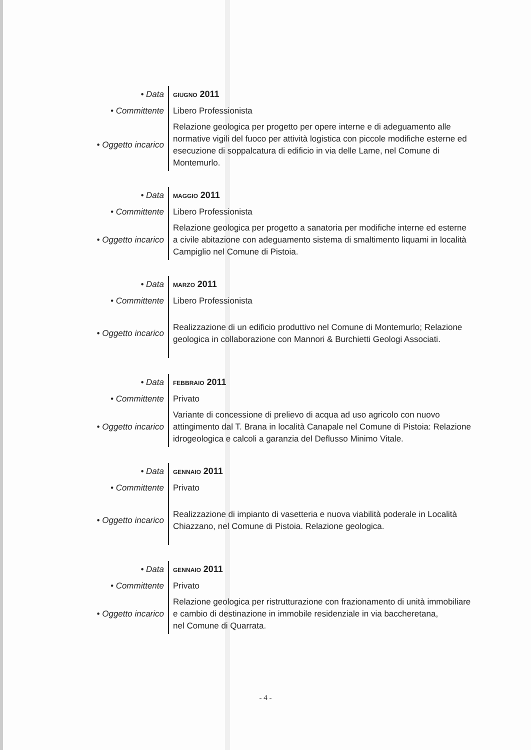| • Data | GIUGNO 2011 |
| • Committente | Libero Professionista |
| • Oggetto incarico | Relazione geologica per progetto per opere interne e di adeguamento alle normative vigili del fuoco per attività logistica con piccole modifiche esterne ed esecuzione di soppalcatura di edificio in via delle Lame, nel Comune di Montemurlo. |
| • Data | MAGGIO 2011 |
| • Committente | Libero Professionista |
| • Oggetto incarico | Relazione geologica per progetto a sanatoria per modifiche interne ed esterne a civile abitazione con adeguamento sistema di smaltimento liquami in località Campiglio nel Comune di Pistoia. |
| • Data | MARZO 2011 |
| • Committente | Libero Professionista |
| • Oggetto incarico | Realizzazione di un edificio produttivo nel Comune di Montemurlo; Relazione geologica in collaborazione con Mannori & Burchietti Geologi Associati. |
| • Data | FEBBRAIO 2011 |
| • Committente | Privato |
| • Oggetto incarico | Variante di concessione di prelievo di acqua ad uso agricolo con nuovo attingimento dal T. Brana in località Canapale nel Comune di Pistoia: Relazione idrogeologica e calcoli a garanzia del Deflusso Minimo Vitale. |
| • Data | GENNAIO 2011 |
| • Committente | Privato |
| • Oggetto incarico | Realizzazione di impianto di vasetteria e nuova viabilità poderale in Località Chiazzano, nel Comune di Pistoia. Relazione geologica. |
| • Data | GENNAIO 2011 |
| • Committente | Privato |
| • Oggetto incarico | Relazione geologica per ristrutturazione con frazionamento di unità immobiliare e cambio di destinazione in immobile residenziale in via baccheretana, nel Comune di Quarrata. |
- 4 -